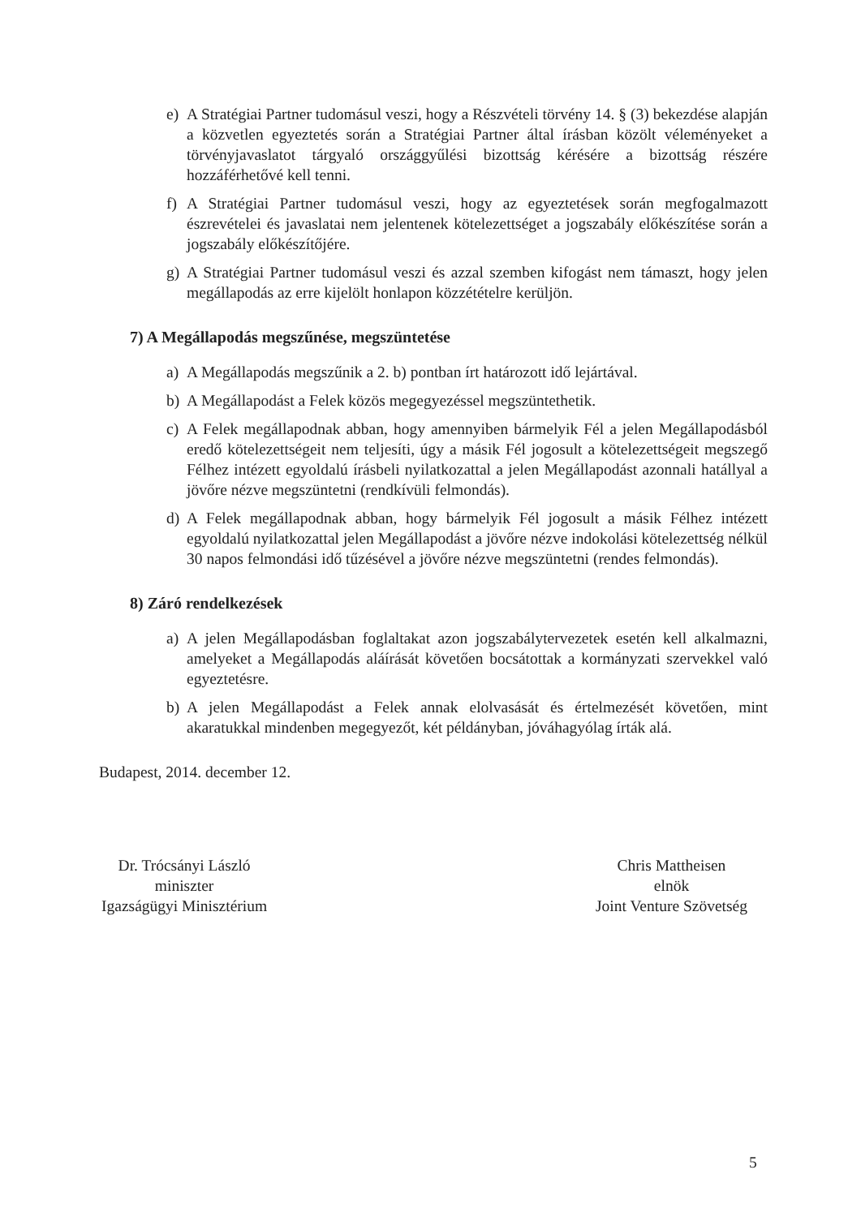e) A Stratégiai Partner tudomásul veszi, hogy a Részvételi törvény 14. § (3) bekezdése alapján a közvetlen egyeztetés során a Stratégiai Partner által írásban közölt véleményeket a törvényjavaslatot tárgyaló országgyűlési bizottság kérésére a bizottság részére hozzáférhetővé kell tenni.
f) A Stratégiai Partner tudomásul veszi, hogy az egyeztetések során megfogalmazott észrevételei és javaslatai nem jelentenek kötelezettséget a jogszabály előkészítése során a jogszabály előkészítőjére.
g) A Stratégiai Partner tudomásul veszi és azzal szemben kifogást nem támaszt, hogy jelen megállapodás az erre kijelölt honlapon közzétételre kerüljön.
7) A Megállapodás megszűnése, megszüntetése
a) A Megállapodás megszűnik a 2. b) pontban írt határozott idő lejártával.
b) A Megállapodást a Felek közös megegyezéssel megszüntethetik.
c) A Felek megállapodnak abban, hogy amennyiben bármelyik Fél a jelen Megállapodásból eredő kötelezettségeit nem teljesíti, úgy a másik Fél jogosult a kötelezettségeit megszegő Félhez intézett egyoldalú írásbeli nyilatkozattal a jelen Megállapodást azonnali hatállyal a jövőre nézve megszüntetni (rendkívüli felmondás).
d) A Felek megállapodnak abban, hogy bármelyik Fél jogosult a másik Félhez intézett egyoldalú nyilatkozattal jelen Megállapodást a jövőre nézve indokolási kötelezettség nélkül 30 napos felmondási idő tűzésével a jövőre nézve megszüntetni (rendes felmondás).
8) Záró rendelkezések
a) A jelen Megállapodásban foglaltakat azon jogszabálytervezetek esetén kell alkalmazni, amelyeket a Megállapodás aláírását követően bocsátottak a kormányzati szervekkel való egyeztetésre.
b) A jelen Megállapodást a Felek annak elolvasását és értelmezését követően, mint akaratukkal mindenben megegyezőt, két példányban, jóváhagyólag írták alá.
Budapest, 2014. december 12.
Dr. Trócsányi László
miniszter
Igazságügyi Minisztérium
Chris Mattheisen
elnök
Joint Venture Szövetség
5